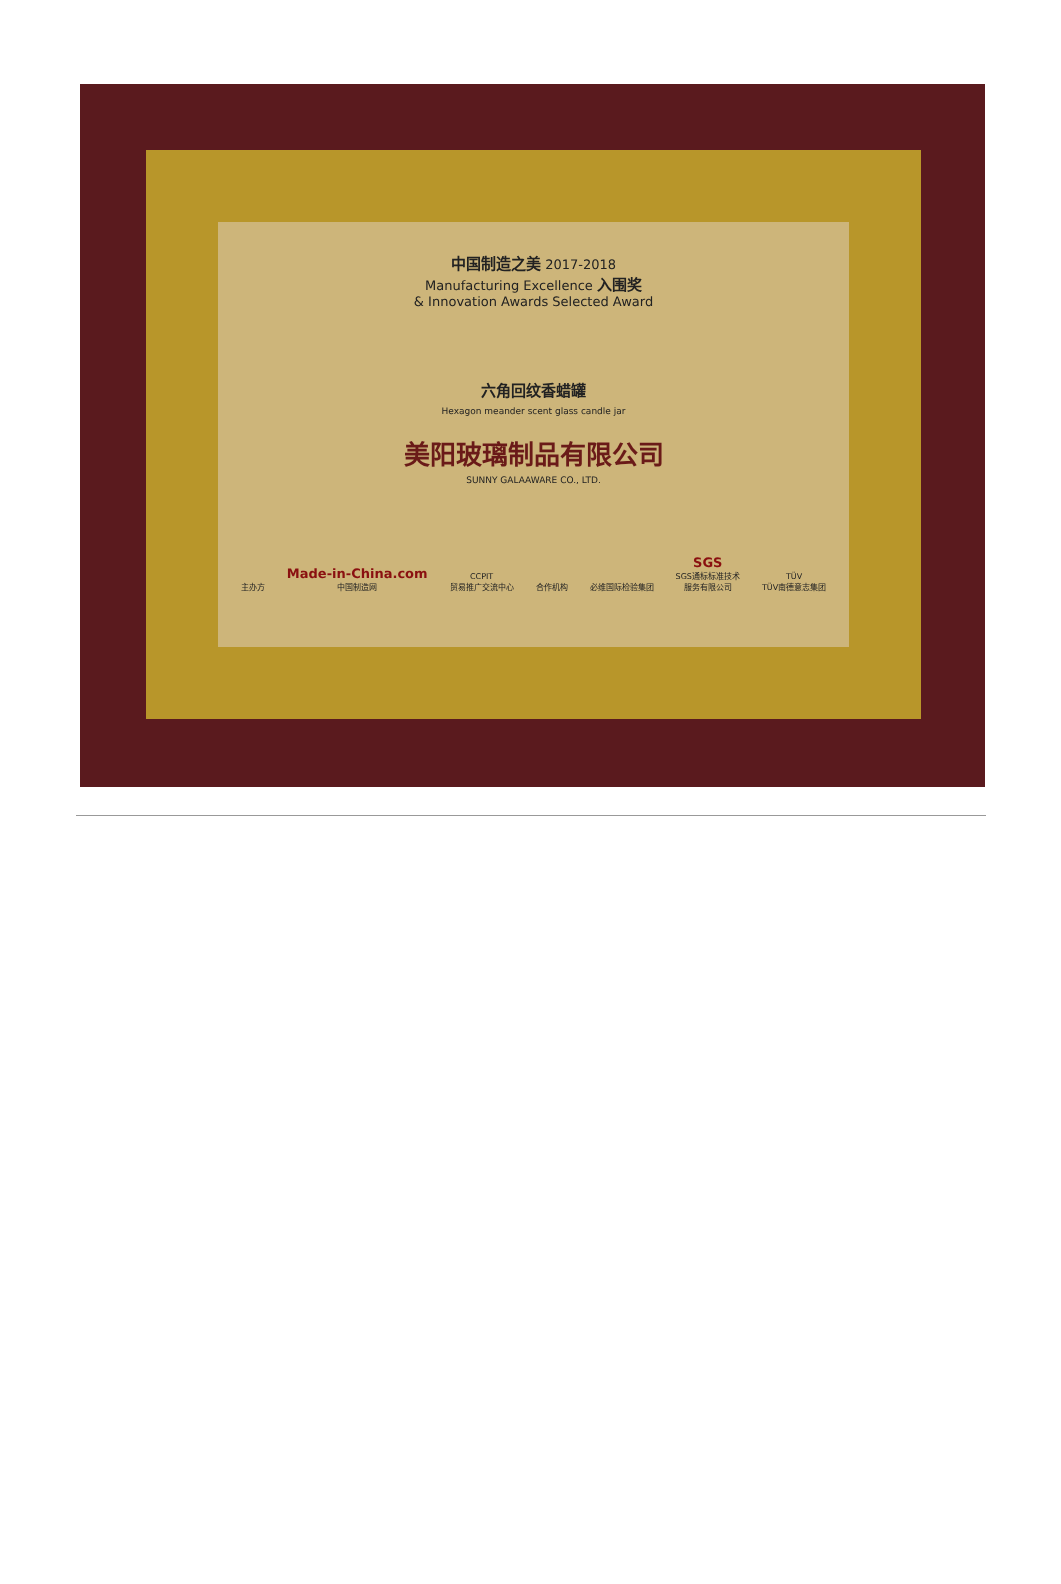中国制造之美 2017-2018
Manufacturing Excellence 入围奖
& Innovation Awards Selected Award
六角回纹香蜡罐
Hexagon meander scent glass candle jar
美阳玻璃制品有限公司
SUNNY GALAAWARE CO., LTD.
主办方 Made-in-China.com
中国制造网 CCPIT
贸易推广交流中心 合作机构 必维国际检验集团 SGS
SGS通标标准技术
服务有限公司 TÜV
TÜV南德意志集团